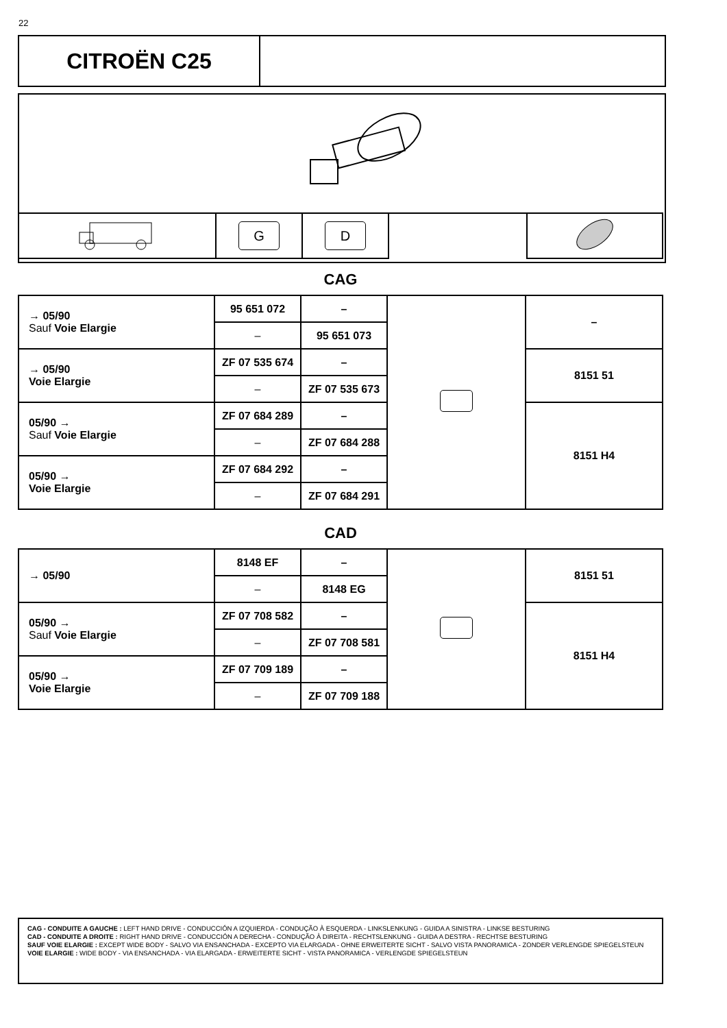22
CITROËN C25
| | G | D | | |
CAG
| → 05/90 Sauf Voie Elargie | 95 651 072 | – | | – |
| | – | 95 651 073 | | |
| → 05/90 Voie Elargie | ZF 07 535 674 | – | | 8151 51 |
| | – | ZF 07 535 673 | | |
| 05/90 → Sauf Voie Elargie | ZF 07 684 289 | – | | 8151 H4 |
| | – | ZF 07 684 288 | | |
| 05/90 → Voie Elargie | ZF 07 684 292 | – | | |
| | – | ZF 07 684 291 | | |
CAD
| → 05/90 | 8148 EF | – | | 8151 51 |
| | – | 8148 EG | | |
| 05/90 → Sauf Voie Elargie | ZF 07 708 582 | – | | 8151 H4 |
| | – | ZF 07 708 581 | | |
| 05/90 → Voie Elargie | ZF 07 709 189 | – | | |
| | – | ZF 07 709 188 | | |
CAG - CONDUITE A GAUCHE : LEFT HAND DRIVE - CONDUCCIÓN A IZQUIERDA - CONDUÇÃO À ESQUERDA - LINKSLENKUNG - GUIDA A SINISTRA - LINKSE BESTURING
CAD - CONDUITE A DROITE : RIGHT HAND DRIVE - CONDUCCIÓN A DERECHA - CONDUÇÃO À DIREITA - RECHTSLENKUNG - GUIDA A DESTRA - RECHTSE BESTURING
SAUF VOIE ELARGIE : EXCEPT WIDE BODY - SALVO VIA ENSANCHADA - EXCEPTO VIA ELARGADA - OHNE ERWEITERTE SICHT - SALVO VISTA PANORAMICA - ZONDER VERLENGDE SPIEGELSTEUN
VOIE ELARGIE : WIDE BODY - VIA ENSANCHADA - VIA ELARGADA - ERWEITERTE SICHT - VISTA PANORAMICA - VERLENGDE SPIEGELSTEUN